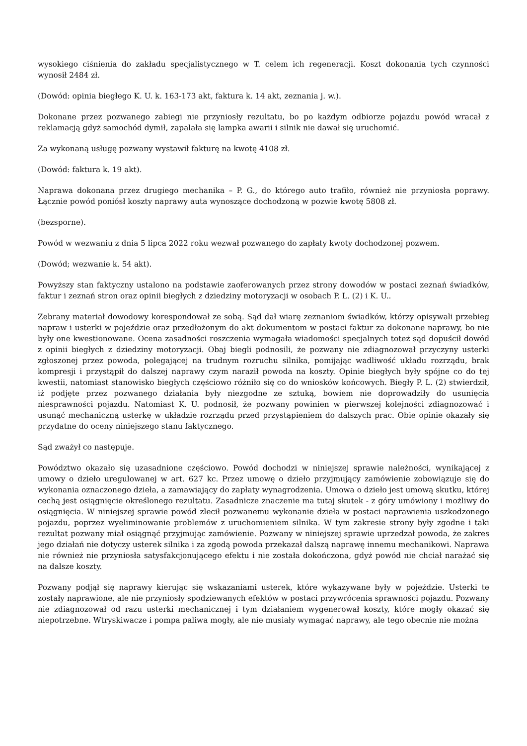wysokiego ciśnienia do zakładu specjalistycznego w T. celem ich regeneracji. Koszt dokonania tych czynności wynosił 2484 zł.
(Dowód: opinia biegłego K. U. k. 163-173 akt, faktura k. 14 akt, zeznania j. w.).
Dokonane przez pozwanego zabiegi nie przyniosły rezultatu, bo po każdym odbiorze pojazdu powód wracał z reklamacją gdyż samochód dymił, zapalała się lampka awarii i silnik nie dawał się uruchomić.
Za wykonaną usługę pozwany wystawił fakturę na kwotę 4108 zł.
(Dowód: faktura k. 19 akt).
Naprawa dokonana przez drugiego mechanika – P. G., do którego auto trafiło, również nie przyniosła poprawy. Łącznie powód poniósł koszty naprawy auta wynoszące dochodzoną w pozwie kwotę 5808 zł.
(bezsporne).
Powód w wezwaniu z dnia 5 lipca 2022 roku wezwał pozwanego do zapłaty kwoty dochodzonej pozwem.
(Dowód; wezwanie k. 54 akt).
Powyższy stan faktyczny ustalono na podstawie zaoferowanych przez strony dowodów w postaci zeznań świadków, faktur i zeznań stron oraz opinii biegłych z dziedziny motoryzacji w osobach P. L. (2) i K. U..
Zebrany materiał dowodowy korespondował ze sobą. Sąd dał wiarę zeznaniom świadków, którzy opisywali przebieg napraw i usterki w pojeździe oraz przedłożonym do akt dokumentom w postaci faktur za dokonane naprawy, bo nie były one kwestionowane. Ocena zasadności roszczenia wymagała wiadomości specjalnych toteż sąd dopuścił dowód z opinii biegłych z dziedziny motoryzacji. Obaj biegli podnosili, że pozwany nie zdiagnozował przyczyny usterki zgłoszonej przez powoda, polegającej na trudnym rozruchu silnika, pomijając wadliwość układu rozrządu, brak kompresji i przystąpił do dalszej naprawy czym naraził powoda na koszty. Opinie biegłych były spójne co do tej kwestii, natomiast stanowisko biegłych częściowo różniło się co do wniosków końcowych. Biegły P. L. (2) stwierdził, iż podjęte przez pozwanego działania były niezgodne ze sztuką, bowiem nie doprowadziły do usunięcia niesprawności pojazdu. Natomiast K. U. podnosił, że pozwany powinien w pierwszej kolejności zdiagnozować i usunąć mechaniczną usterkę w układzie rozrządu przed przystąpieniem do dalszych prac. Obie opinie okazały się przydatne do oceny niniejszego stanu faktycznego.
Sąd zważył co następuje.
Powództwo okazało się uzasadnione częściowo. Powód dochodzi w niniejszej sprawie należności, wynikającej z umowy o dzieło uregulowanej w art. 627 kc. Przez umowę o dzieło przyjmujący zamówienie zobowiązuje się do wykonania oznaczonego dzieła, a zamawiający do zapłaty wynagrodzenia. Umowa o dzieło jest umową skutku, której cechą jest osiągnięcie określonego rezultatu. Zasadnicze znaczenie ma tutaj skutek - z góry umówiony i możliwy do osiągnięcia. W niniejszej sprawie powód zlecił pozwanemu wykonanie dzieła w postaci naprawienia uszkodzonego pojazdu, poprzez wyeliminowanie problemów z uruchomieniem silnika. W tym zakresie strony były zgodne i taki rezultat pozwany miał osiągnąć przyjmując zamówienie. Pozwany w niniejszej sprawie uprzedzał powoda, że zakres jego działań nie dotyczy usterek silnika i za zgodą powoda przekazał dalszą naprawę innemu mechanikowi. Naprawa nie również nie przyniosła satysfakcjonującego efektu i nie została dokończona, gdyż powód nie chciał narażać się na dalsze koszty.
Pozwany podjął się naprawy kierując się wskazaniami usterek, które wykazywane były w pojeździe. Usterki te zostały naprawione, ale nie przyniosły spodziewanych efektów w postaci przywrócenia sprawności pojazdu. Pozwany nie zdiagnozował od razu usterki mechanicznej i tym działaniem wygenerował koszty, które mogły okazać się niepotrzebne. Wtryskiwacze i pompa paliwa mogły, ale nie musiały wymagać naprawy, ale tego obecnie nie można